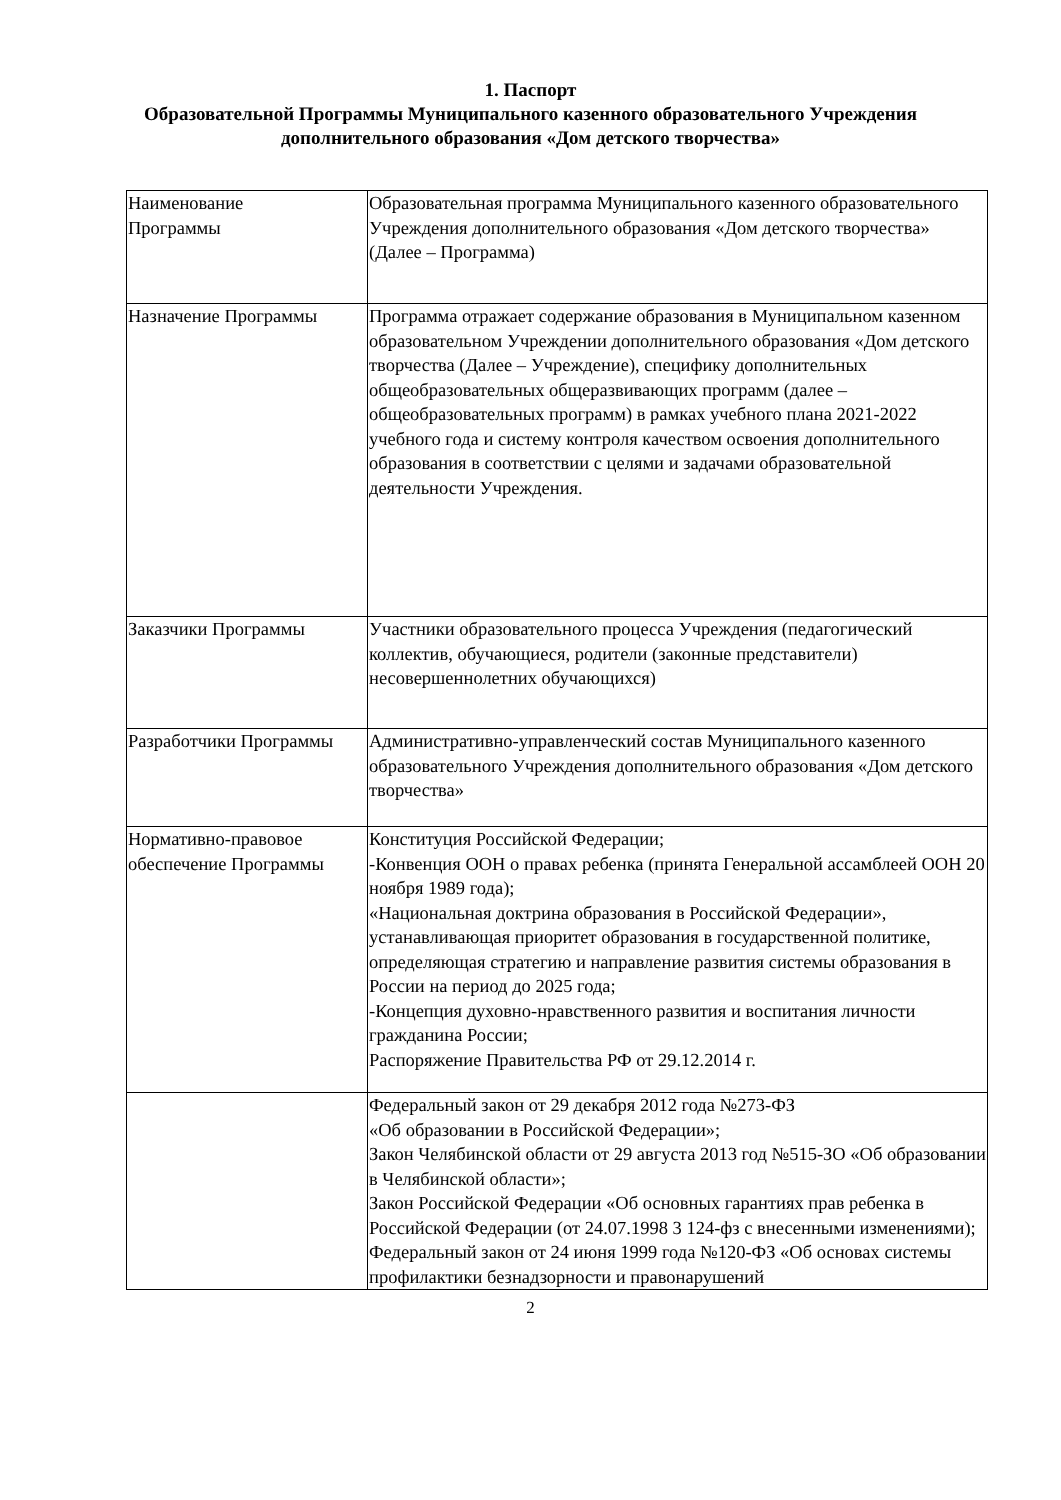1. Паспорт
Образовательной Программы Муниципального казенного образовательного Учреждения
дополнительного образования «Дом детского творчества»
| Наименование Программы | Образовательная программа Муниципального казенного образовательного Учреждения дополнительного образования «Дом детского творчества» (Далее – Программа) |
| Назначение Программы | Программа отражает содержание образования в Муниципальном казенном образовательном Учреждении дополнительного образования «Дом детского творчества (Далее – Учреждение), специфику дополнительных общеобразовательных общеразвивающих программ (далее – общеобразовательных программ) в рамках учебного плана 2021-2022 учебного года и систему контроля качеством освоения дополнительного образования в соответствии с целями и задачами образовательной деятельности Учреждения. |
| Заказчики Программы | Участники образовательного процесса Учреждения (педагогический коллектив, обучающиеся, родители (законные представители) несовершеннолетних обучающихся) |
| Разработчики Программы | Административно-управленческий состав Муниципального казенного образовательного Учреждения дополнительного образования «Дом детского творчества» |
| Нормативно-правовое обеспечение Программы | Конституция Российской Федерации; -Конвенция ООН о правах ребенка (принята Генеральной ассамблеей ООН 20 ноября 1989 года); «Национальная доктрина образования в Российской Федерации», устанавливающая приоритет образования в государственной политике, определяющая стратегию и направление развития системы образования в России на период до 2025 года; -Концепция духовно-нравственного развития и воспитания личности гражданина России; Распоряжение Правительства РФ от 29.12.2014 г. |
| | Федеральный закон от 29 декабря 2012 года №273-ФЗ «Об образовании в Российской Федерации»; Закон Челябинской области от 29 августа 2013 год №515-ЗО «Об образовании в Челябинской области»; Закон Российской Федерации «Об основных гарантиях прав ребенка в Российской Федерации (от 24.07.1998 3 124-фз с внесенными изменениями); Федеральный закон от 24 июня 1999 года №120-ФЗ «Об основах системы профилактики безнадзорности и правонарушений |
2